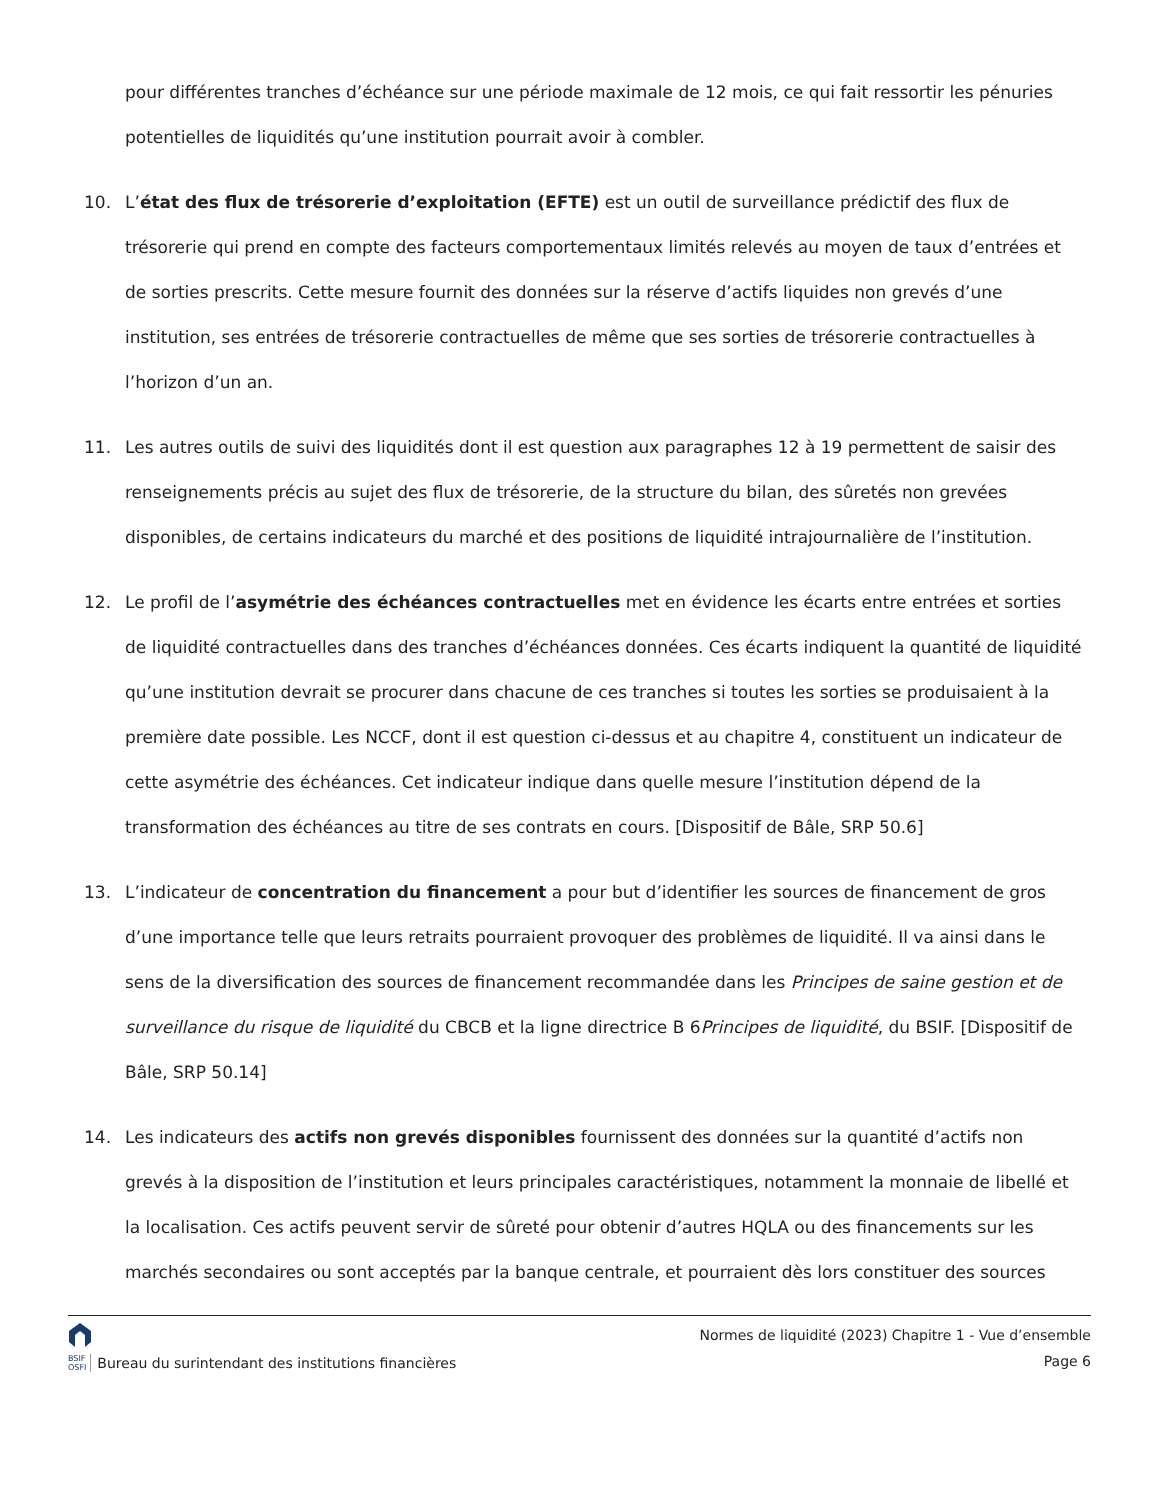pour différentes tranches d’échéance sur une période maximale de 12 mois, ce qui fait ressortir les pénuries potentielles de liquidités qu’une institution pourrait avoir à combler.
10. L’état des flux de trésorerie d’exploitation (EFTE) est un outil de surveillance prédictif des flux de trésorerie qui prend en compte des facteurs comportementaux limités relevés au moyen de taux d’entrées et de sorties prescrits. Cette mesure fournit des données sur la réserve d’actifs liquides non grevés d’une institution, ses entrées de trésorerie contractuelles de même que ses sorties de trésorerie contractuelles à l’horizon d’un an.
11. Les autres outils de suivi des liquidités dont il est question aux paragraphes 12 à 19 permettent de saisir des renseignements précis au sujet des flux de trésorerie, de la structure du bilan, des sûretés non grevées disponibles, de certains indicateurs du marché et des positions de liquidité intrajournalière de l’institution.
12. Le profil de l’asymétrie des échéances contractuelles met en évidence les écarts entre entrées et sorties de liquidité contractuelles dans des tranches d’échéances données. Ces écarts indiquent la quantité de liquidité qu’une institution devrait se procurer dans chacune de ces tranches si toutes les sorties se produisaient à la première date possible. Les NCCF, dont il est question ci-dessus et au chapitre 4, constituent un indicateur de cette asymétrie des échéances. Cet indicateur indique dans quelle mesure l’institution dépend de la transformation des échéances au titre de ses contrats en cours. [Dispositif de Bâle, SRP 50.6]
13. L’indicateur de concentration du financement a pour but d’identifier les sources de financement de gros d’une importance telle que leurs retraits pourraient provoquer des problèmes de liquidité. Il va ainsi dans le sens de la diversification des sources de financement recommandée dans les Principes de saine gestion et de surveillance du risque de liquidité du CBCB et la ligne directrice B 6Principes de liquidité, du BSIF. [Dispositif de Bâle, SRP 50.14]
14. Les indicateurs des actifs non grevés disponibles fournissent des données sur la quantité d’actifs non grevés à la disposition de l’institution et leurs principales caractéristiques, notamment la monnaie de libellé et la localisation. Ces actifs peuvent servir de sûreté pour obtenir d’autres HQLA ou des financements sur les marchés secondaires ou sont acceptés par la banque centrale, et pourraient dès lors constituer des sources
BSIF
OSFI Bureau du surintendant des institutions financières
Normes de liquidité (2023) Chapitre 1 - Vue d’ensemble
Page 6